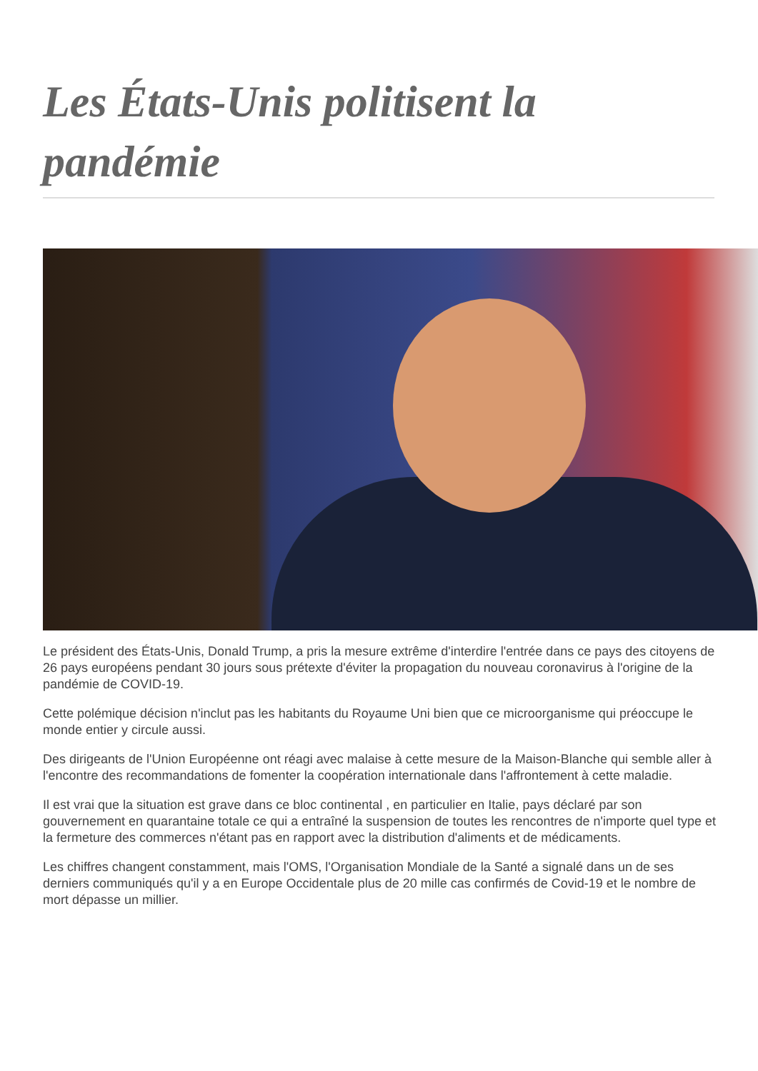Les États-Unis politisent la pandémie
Le président des États-Unis, Donald Trump, a pris la mesure extrême d'interdire l'entrée dans ce pays des citoyens de 26 pays européens pendant 30 jours sous prétexte d'éviter la propagation du nouveau coronavirus à l'origine de la pandémie de COVID-19.
Cette polémique décision n'inclut pas les habitants du Royaume Uni bien que ce microorganisme qui préoccupe le monde entier y circule aussi.
Des dirigeants de l'Union Européenne ont réagi avec malaise à cette mesure de la Maison-Blanche qui semble aller à l'encontre des recommandations de fomenter la coopération internationale dans l'affrontement à cette maladie.
Il est vrai que la situation est grave dans ce bloc continental , en particulier en Italie, pays déclaré par son gouvernement en quarantaine totale ce qui a entraîné la suspension de toutes les rencontres de n'importe quel type et la fermeture des commerces n'étant pas en rapport avec la distribution d'aliments et de médicaments.
Les chiffres changent constamment, mais l'OMS, l'Organisation Mondiale de la Santé a signalé dans un de ses derniers communiqués qu'il y a en Europe Occidentale plus de 20 mille cas confirmés de Covid-19 et le nombre de mort dépasse un millier.